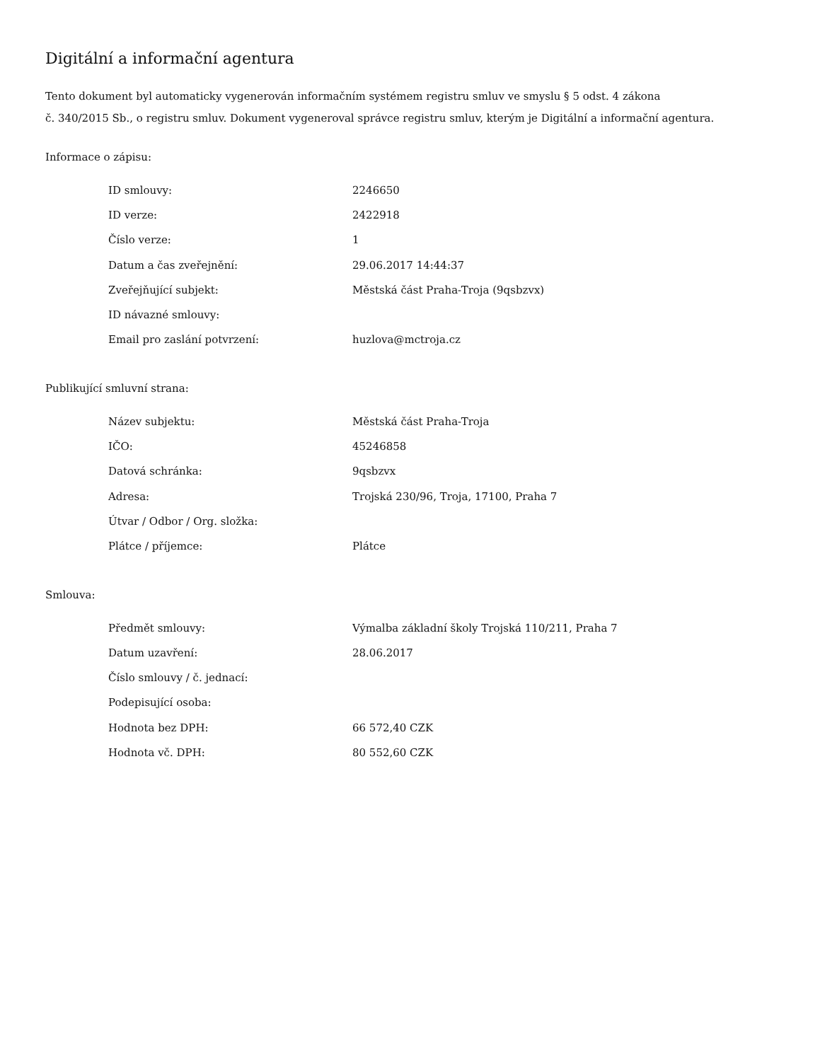Digitální a informační agentura
Tento dokument byl automaticky vygenerován informačním systémem registru smluv ve smyslu § 5 odst. 4 zákona
č. 340/2015 Sb., o registru smluv. Dokument vygeneroval správce registru smluv, kterým je Digitální a informační agentura.
Informace o zápisu:
| ID smlouvy: | 2246650 |
| ID verze: | 2422918 |
| Číslo verze: | 1 |
| Datum a čas zveřejnění: | 29.06.2017 14:44:37 |
| Zveřejňující subjekt: | Městská část Praha-Troja (9qsbzvx) |
| ID návazné smlouvy: | |
| Email pro zaslání potvrzení: | huzlova@mctroja.cz |
Publikující smluvní strana:
| Název subjektu: | Městská část Praha-Troja |
| IČO: | 45246858 |
| Datová schránka: | 9qsbzvx |
| Adresa: | Trojská 230/96, Troja, 17100, Praha 7 |
| Útvar / Odbor / Org. složka: | |
| Plátce / příjemce: | Plátce |
Smlouva:
| Předmět smlouvy: | Výmalba základní školy Trojská 110/211, Praha 7 |
| Datum uzavření: | 28.06.2017 |
| Číslo smlouvy / č. jednací: | |
| Podepisující osoba: | |
| Hodnota bez DPH: | 66 572,40 CZK |
| Hodnota vč. DPH: | 80 552,60 CZK |